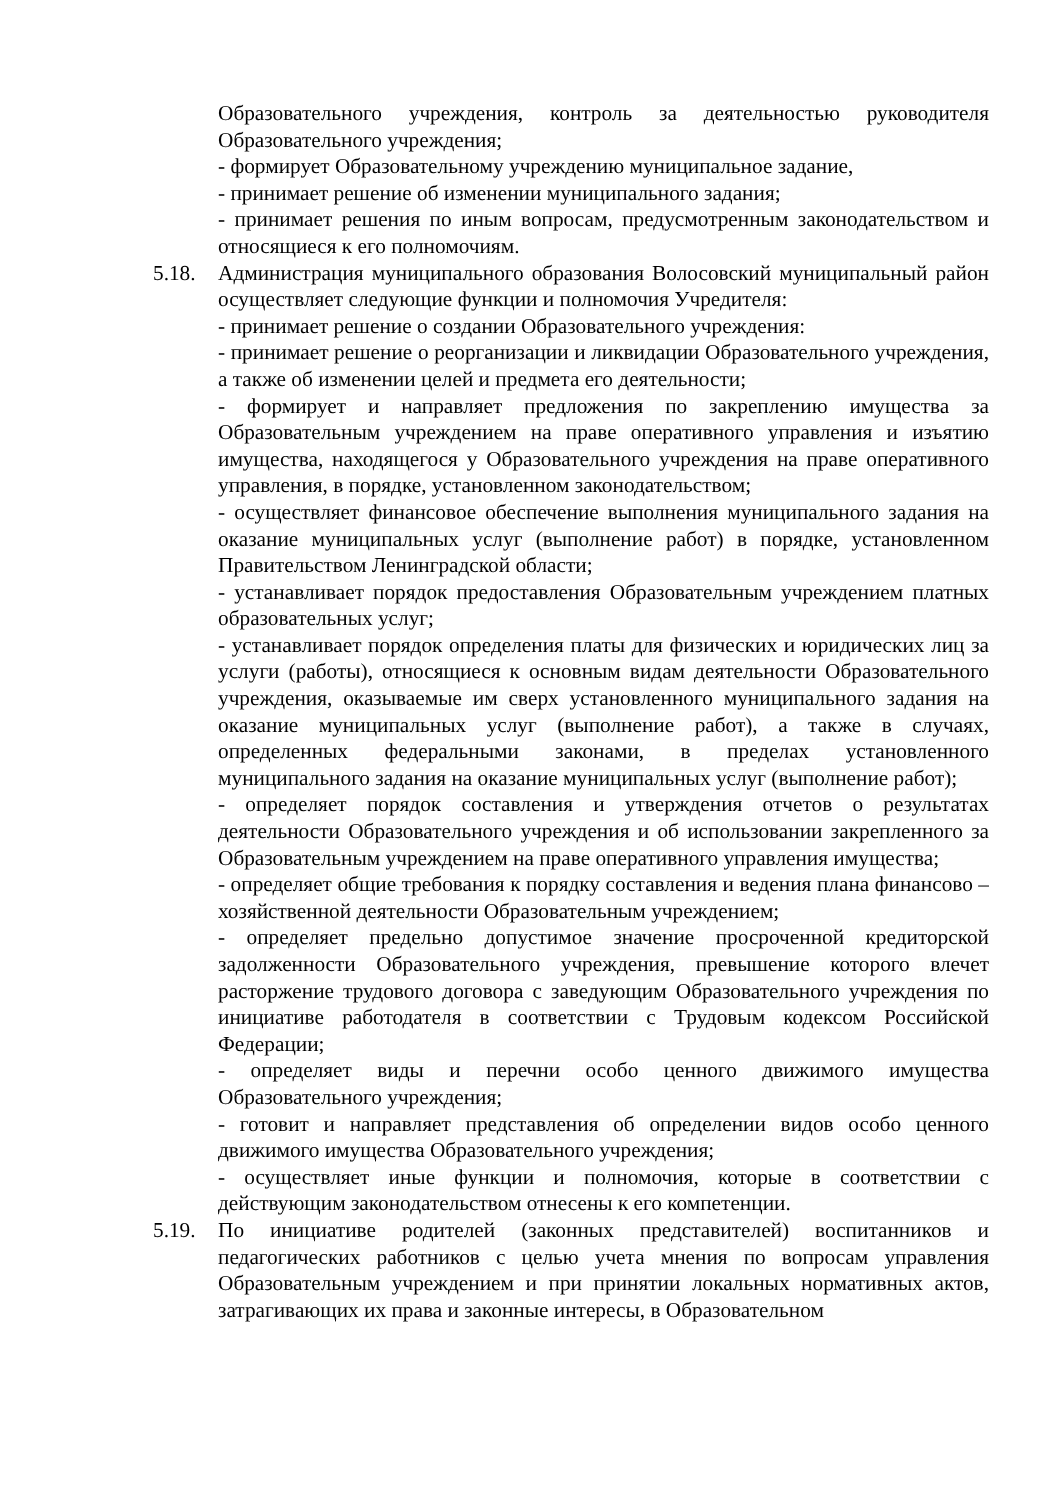Образовательного учреждения, контроль за деятельностью руководителя Образовательного учреждения;
- формирует Образовательному учреждению муниципальное задание,
- принимает решение об изменении муниципального задания;
- принимает решения по иным вопросам, предусмотренным законодательством и относящиеся к его полномочиям.
5.18. Администрация муниципального образования Волосовский муниципальный район осуществляет следующие функции и полномочия Учредителя:
- принимает решение о создании Образовательного учреждения:
- принимает решение о реорганизации и ликвидации Образовательного учреждения, а также об изменении целей и предмета его деятельности;
- формирует и направляет предложения по закреплению имущества за Образовательным учреждением на праве оперативного управления и изъятию имущества, находящегося у Образовательного учреждения на праве оперативного управления, в порядке, установленном законодательством;
- осуществляет финансовое обеспечение выполнения муниципального задания на оказание муниципальных услуг (выполнение работ) в порядке, установленном Правительством Ленинградской области;
- устанавливает порядок предоставления Образовательным учреждением платных образовательных услуг;
- устанавливает порядок определения платы для физических и юридических лиц за услуги (работы), относящиеся к основным видам деятельности Образовательного учреждения, оказываемые им сверх установленного муниципального задания на оказание муниципальных услуг (выполнение работ), а также в случаях, определенных федеральными законами, в пределах установленного муниципального задания на оказание муниципальных услуг (выполнение работ);
- определяет порядок составления и утверждения отчетов о результатах деятельности Образовательного учреждения и об использовании закрепленного за Образовательным учреждением на праве оперативного управления имущества;
- определяет общие требования к порядку составления и ведения плана финансово – хозяйственной деятельности Образовательным учреждением;
- определяет предельно допустимое значение просроченной кредиторской задолженности Образовательного учреждения, превышение которого влечет расторжение трудового договора с заведующим Образовательного учреждения по инициативе работодателя в соответствии с Трудовым кодексом Российской Федерации;
- определяет виды и перечни особо ценного движимого имущества Образовательного учреждения;
- готовит и направляет представления об определении видов особо ценного движимого имущества Образовательного учреждения;
- осуществляет иные функции и полномочия, которые в соответствии с действующим законодательством отнесены к его компетенции.
5.19. По инициативе родителей (законных представителей) воспитанников и педагогических работников с целью учета мнения по вопросам управления Образовательным учреждением и при принятии локальных нормативных актов, затрагивающих их права и законные интересы, в Образовательном